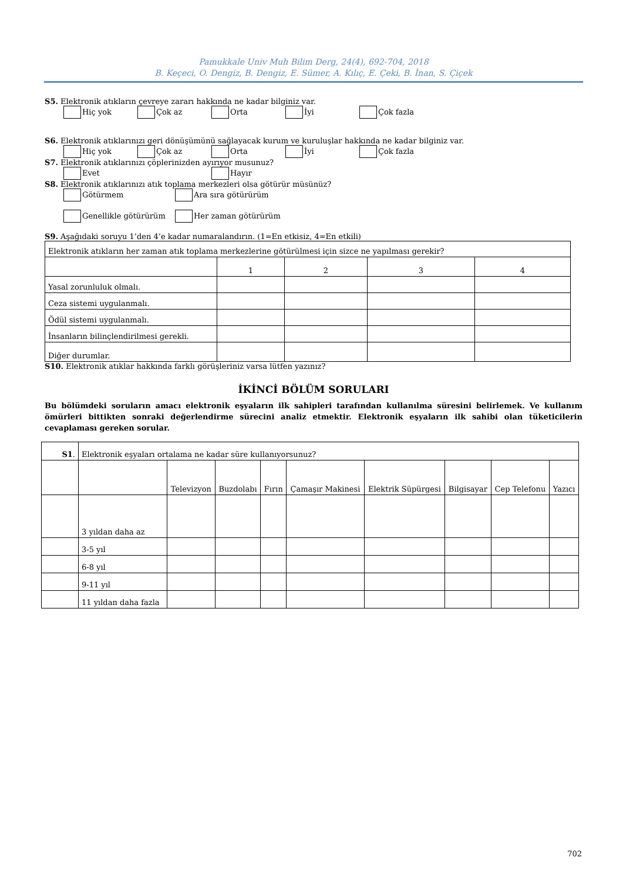Pamukkale Univ Muh Bilim Derg, 24(4), 692-704, 2018
B. Keçeci, O. Dengiz, B. Dengiz, E. Sümer, A. Kılıç, E. Çeki, B. İnan, S. Çiçek
S5. Elektronik atıkların çevreye zararı hakkında ne kadar bilginiz var.
Hiç yok Çok az Orta İyi Çok fazla
S6. Elektronik atıklarınızı geri dönüşümünü sağlayacak kurum ve kuruluşlar hakkında ne kadar bilginiz var.
Hiç yok Çok az Orta İyi Çok fazla
S7. Elektronik atıklarınızı çöplerinizden ayırıyor musunuz?
Evet Hayır
S8. Elektronik atıklarınızı atık toplama merkezleri olsa götürür müsünüz?
Götürmem Ara sıra götürürüm
Genellikle götürürüm Her zaman götürürüm
S9. Aşağıdaki soruyu 1’den 4’e kadar numaralandırın. (1=En etkisiz, 4=En etkili)
| Elektronik atıkların her zaman atık toplama merkezlerine götürülmesi için sizce ne yapılması gerekir? | | | | |
| | 1 | 2 | 3 | 4 |
| Yasal zorunluluk olmalı. | | | | |
| Ceza sistemi uygulanmalı. | | | | |
| Ödül sistemi uygulanmalı. | | | | |
| İnsanların bilinçlendirilmesi gerekli. | | | | |
| Diğer durumlar. | | | | |
S10. Elektronik atıklar hakkında farklı görüşleriniz varsa lütfen yazınız?
İKİNCİ BÖLÜM SORULARI
Bu bölümdeki soruların amacı elektronik eşyaların ilk sahipleri tarafından kullanılma süresini belirlemek. Ve kullanım ömürleri bittikten sonraki değerlendirme sürecini analiz etmektir. Elektronik eşyaların ilk sahibi olan tüketicilerin cevaplaması gereken sorular.
| S1 . | Elektronik eşyaları ortalama ne kadar süre kullanıyorsunuz? | | | | | | | | |
| | | Televizyon | Buzdolabı | Fırın | Çamaşır Makinesi | Elektrik Süpürgesi | Bilgisayar | Cep Telefonu | Yazıcı |
| | 3 yıldan daha az | | | | | | | | |
| | 3-5 yıl | | | | | | | | |
| | 6-8 yıl | | | | | | | | |
| | 9-11 yıl | | | | | | | | |
| | 11 yıldan daha fazla | | | | | | | | |
702